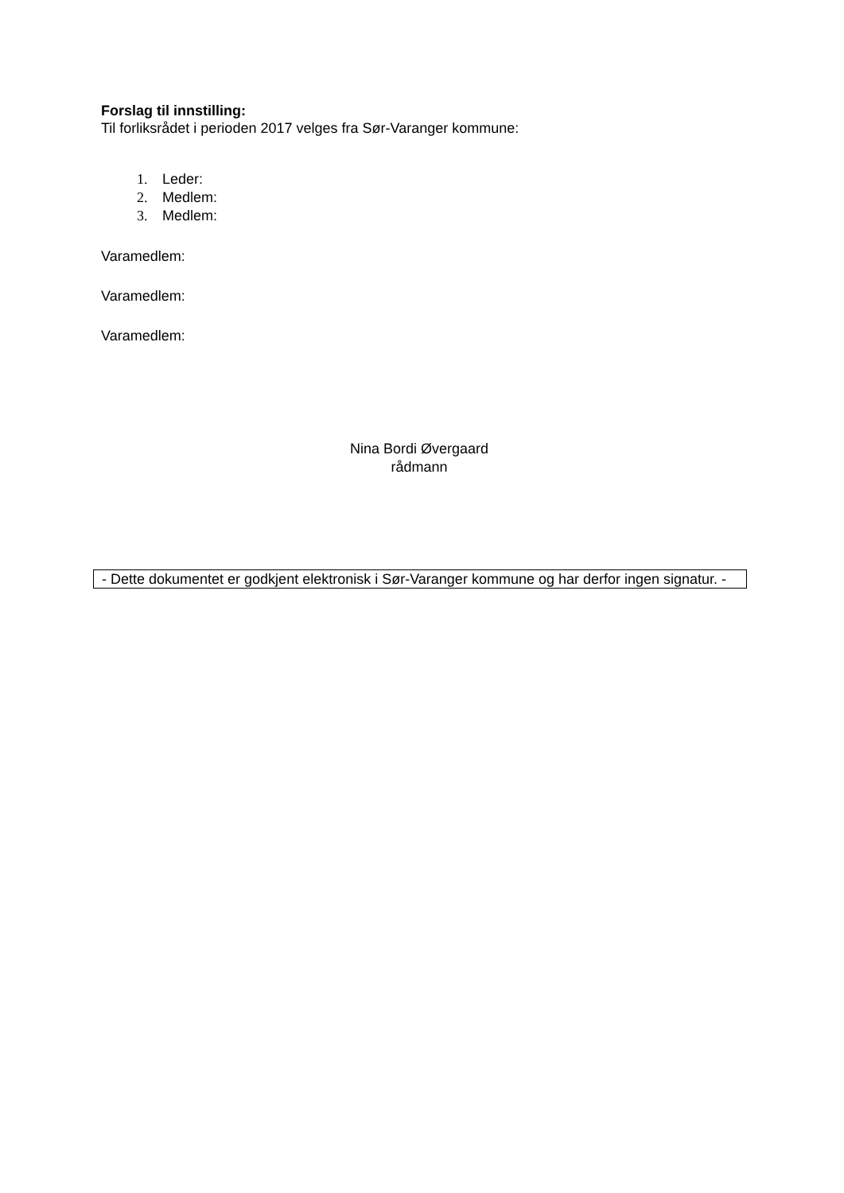Forslag til innstilling:
Til forliksrådet i perioden 2017 velges fra Sør-Varanger kommune:
1. Leder:
2. Medlem:
3. Medlem:
Varamedlem:
Varamedlem:
Varamedlem:
Nina Bordi Øvergaard
rådmann
- Dette dokumentet er godkjent elektronisk i Sør-Varanger kommune og har derfor ingen signatur. -